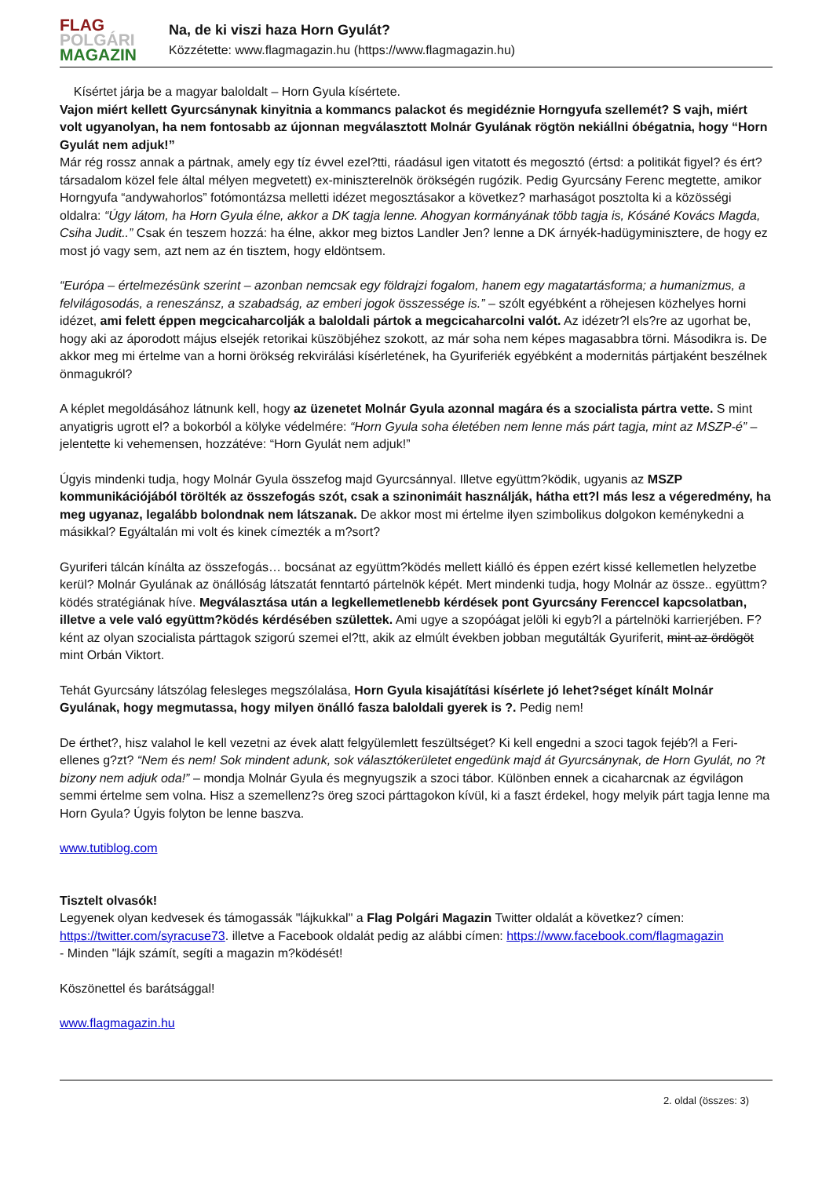FLAG
POLGÁRI
MAGAZIN
Na, de ki viszi haza Horn Gyulát?
Közzétette: www.flagmagazin.hu (https://www.flagmagazin.hu)
Kísértet járja be a magyar baloldalt – Horn Gyula kísértete.
Vajon miért kellett Gyurcsánynak kinyitnia a kommancs palackot és megidéznie Horngyufa szellemét? S vajh, miért volt ugyanolyan, ha nem fontosabb az újonnan megválasztott Molnár Gyulának rögtön nekiállni óbégatnia, hogy “Horn Gyulát nem adjuk!”
Már rég rossz annak a pártnak, amely egy tíz évvel ezel?tti, ráadásul igen vitatott és megosztó (értsd: a politikát figyel? és ért? társadalom közel fele által mélyen megvetett) ex-miniszterelnök örökségén rugózik. Pedig Gyurcsány Ferenc megtette, amikor Horngyufa “andywahorlos” fotómontázsa melletti idézet megosztásakor a következ? marhaságot posztolta ki a közösségi oldalra: “Úgy látom, ha Horn Gyula élne, akkor a DK tagja lenne. Ahogyan kormányának több tagja is, Kósáné Kovács Magda, Csiha Judit..” Csak én teszem hozzá: ha élne, akkor meg biztos Landler Jen? lenne a DK árnyék-hadügyminisztere, de hogy ez most jó vagy sem, azt nem az én tisztem, hogy eldöntsem.
“Európa – értelmezésünk szerint – azonban nemcsak egy földrajzi fogalom, hanem egy magatartásforma; a humanizmus, a felvilágosodás, a reneszánsz, a szabadság, az emberi jogok összessége is.” – szólt egyébként a röhejesen közhelyes horni idézet, ami felett éppen megcicaharcolják a baloldali pártok a megcicaharcolni valót. Az idézetr?l els?re az ugorhat be, hogy aki az áporodott május elsejék retorikai küszöbjéhez szokott, az már soha nem képes magasabbra törni. Másodikra is. De akkor meg mi értelme van a horni örökség rekvirálási kísérletének, ha Gyuriferiék egyébként a modernitás pártjaként beszélnek önmagukról?
A képlet megoldásához látnunk kell, hogy az üzenetet Molnár Gyula azonnal magára és a szocialista pártra vette. S mint anyatigris ugrott el? a bokorból a kölyke védelmére: “Horn Gyula soha életében nem lenne más párt tagja, mint az MSZP-é” – jelentette ki vehemensen, hozzátéve: “Horn Gyulát nem adjuk!”
Úgyis mindenki tudja, hogy Molnár Gyula összefog majd Gyurcsánnyal. Illetve együttm?ködik, ugyanis az MSZP kommunikációjából törölték az összefogás szót, csak a szinonimáit használják, hátha ett?l más lesz a végeredmény, ha meg ugyanaz, legalább bolondnak nem látszanak. De akkor most mi értelme ilyen szimbolikus dolgokon keménykedni a másikkal? Egyáltalán mi volt és kinek címezték a m?sort?
Gyuriferi tálcán kínálta az összefogás… bocsánat az együttm?ködés mellett kiálló és éppen ezért kissé kellemetlen helyzetbe kerül? Molnár Gyulának az önállóság látszatát fenntartó pártelnök képét. Mert mindenki tudja, hogy Molnár az össze.. együttm?ködés stratégiának híve. Megválasztása után a legkellemetlenebb kérdések pont Gyurcsány Ferenccel kapcsolatban, illetve a vele való együttm?ködés kérdésében születtek. Ami ugye a szopóágat jelöli ki egyb?l a pártelnöki karrierjében. F?ként az olyan szocialista párttagok szigorú szemei el?tt, akik az elmúlt években jobban megutálták Gyuriferit, mint az ördögöt mint Orbán Viktort.
Tehát Gyurcsány látszólag felesleges megszólalása, Horn Gyula kisajátítási kísérlete jó lehet?séget kínált Molnár Gyulának, hogy megmutassa, hogy milyen önálló fasza baloldali gyerek is ?. Pedig nem!
De érthet?, hisz valahol le kell vezetni az évek alatt felgyülemlett feszültséget? Ki kell engedni a szoci tagok fejéb?l a Feri-ellenes g?zt? “Nem és nem! Sok mindent adunk, sok választókerületet engedünk majd át Gyurcsánynak, de Horn Gyulát, no ?t bizony nem adjuk oda!” – mondja Molnár Gyula és megnyugszik a szoci tábor. Különben ennek a cicaharcnak az égvilágon semmi értelme sem volna. Hisz a szemellenz?s öreg szoci párttagokon kívül, ki a faszt érdekel, hogy melyik párt tagja lenne ma Horn Gyula? Úgyis folyton be lenne baszva.
www.tutiblog.com
Tisztelt olvasók!
Legyenek olyan kedvesek és támogassák "lájkukkal" a Flag Polgári Magazin Twitter oldalát a következ? címen: https://twitter.com/syracuse73. illetve a Facebook oldalát pedig az alábbi címen: https://www.facebook.com/flagmagazin
- Minden "lájk számít, segíti a magazin m?ködését!
Köszönettel és barátsággal!
www.flagmagazin.hu
2. oldal (összes: 3)